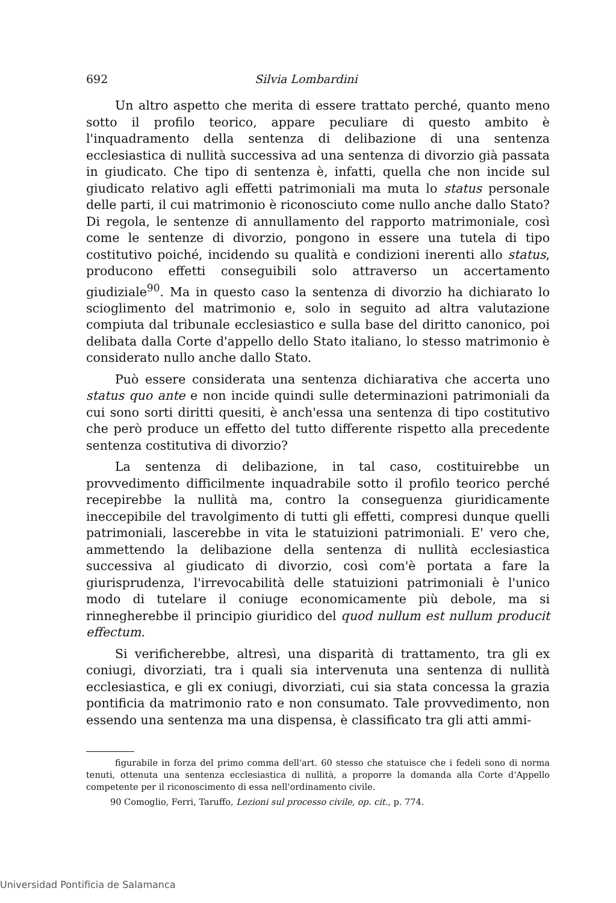692 Silvia Lombardini
Un altro aspetto che merita di essere trattato perché, quanto meno sotto il profilo teorico, appare peculiare di questo ambito è l'inquadramento della sentenza di delibazione di una sentenza ecclesiastica di nullità successiva ad una sentenza di divorzio già passata in giudicato. Che tipo di sentenza è, infatti, quella che non incide sul giudicato relativo agli effetti patrimoniali ma muta lo status personale delle parti, il cui matrimonio è riconosciuto come nullo anche dallo Stato? Di regola, le sentenze di annullamento del rapporto matrimoniale, così come le sentenze di divorzio, pongono in essere una tutela di tipo costitutivo poiché, incidendo su qualità e condizioni inerenti allo status, producono effetti conseguibili solo attraverso un accertamento giudiziale<sup>90</sup>. Ma in questo caso la sentenza di divorzio ha dichiarato lo scioglimento del matrimonio e, solo in seguito ad altra valutazione compiuta dal tribunale ecclesiastico e sulla base del diritto canonico, poi delibata dalla Corte d'appello dello Stato italiano, lo stesso matrimonio è considerato nullo anche dallo Stato.
Può essere considerata una sentenza dichiarativa che accerta uno status quo ante e non incide quindi sulle determinazioni patrimoniali da cui sono sorti diritti quesiti, è anch'essa una sentenza di tipo costitutivo che però produce un effetto del tutto differente rispetto alla precedente sentenza costitutiva di divorzio?
La sentenza di delibazione, in tal caso, costituirebbe un provvedimento difficilmente inquadrabile sotto il profilo teorico perché recepirebbe la nullità ma, contro la conseguenza giuridicamente ineccepibile del travolgimento di tutti gli effetti, compresi dunque quelli patrimoniali, lascerebbe in vita le statuizioni patrimoniali. E' vero che, ammettendo la delibazione della sentenza di nullità ecclesiastica successiva al giudicato di divorzio, così com'è portata a fare la giurisprudenza, l'irrevocabilità delle statuizioni patrimoniali è l'unico modo di tutelare il coniuge economicamente più debole, ma si rinnegherebbe il principio giuridico del quod nullum est nullum producit effectum.
Si verificherebbe, altresì, una disparità di trattamento, tra gli ex coniugi, divorziati, tra i quali sia intervenuta una sentenza di nullità ecclesiastica, e gli ex coniugi, divorziati, cui sia stata concessa la grazia pontificia da matrimonio rato e non consumato. Tale provvedimento, non essendo una sentenza ma una dispensa, è classificato tra gli atti ammi-
figurabile in forza del primo comma dell'art. 60 stesso che statuisce che i fedeli sono di norma tenuti, ottenuta una sentenza ecclesiastica di nullità, a proporre la domanda alla Corte d'Appello competente per il riconoscimento di essa nell'ordinamento civile.
90 Comoglio, Ferri, Taruffo, Lezioni sul processo civile, op. cit., p. 774.
Universidad Pontificia de Salamanca